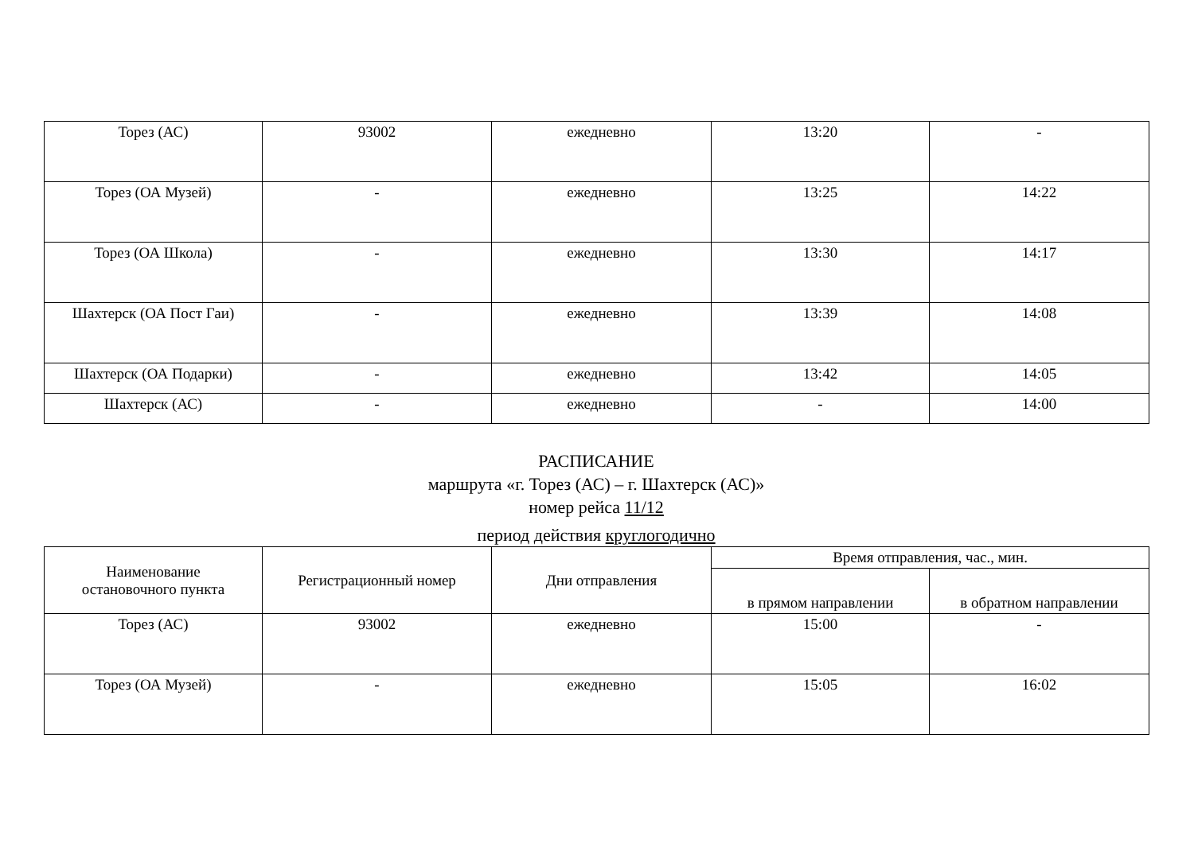| Торез (АС) | 93002 | ежедневно | 13:20 | - |
| Торез (ОА Музей) | - | ежедневно | 13:25 | 14:22 |
| Торез (ОА Школа) | - | ежедневно | 13:30 | 14:17 |
| Шахтерск (ОА Пост Гаи) | - | ежедневно | 13:39 | 14:08 |
| Шахтерск (ОА Подарки) | - | ежедневно | 13:42 | 14:05 |
| Шахтерск (АС) | - | ежедневно | - | 14:00 |
РАСПИСАНИЕ
маршрута «г. Торез (АС) – г. Шахтерск (АС)»
номер рейса 11/12
период действия круглогодично
| Наименование остановочного пункта | Регистрационный номер | Дни отправления | Время отправления, час., мин. | |
| --- | --- | --- | --- | --- |
| | | | в прямом направлении | в обратном направлении |
| Торез (АС) | 93002 | ежедневно | 15:00 | - |
| Торез (ОА Музей) | - | ежедневно | 15:05 | 16:02 |